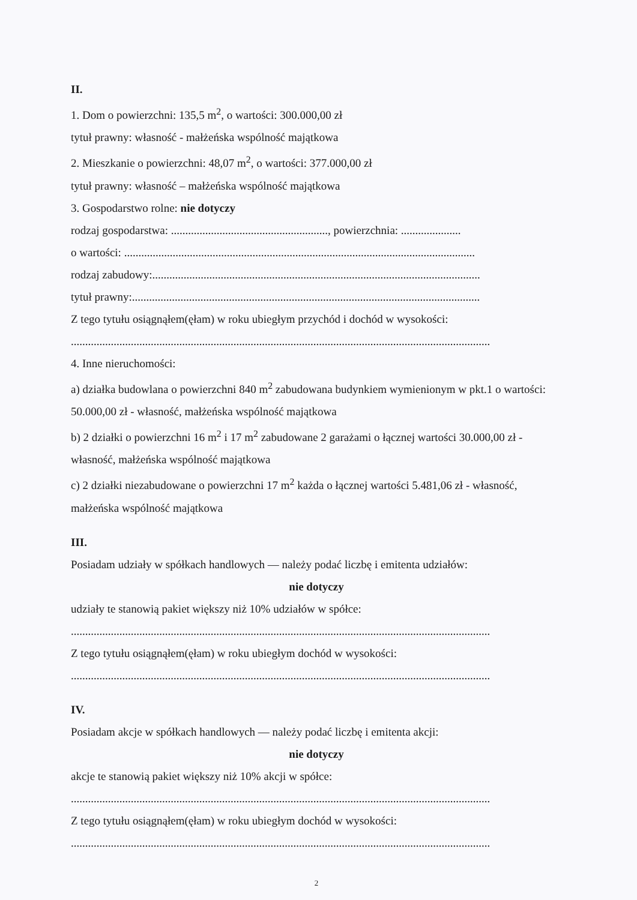II.
1. Dom o powierzchni: 135,5 m<sup>2</sup>, o wartości: 300.000,00 zł
tytuł prawny: własność - małżeńska wspólność majątkowa
2. Mieszkanie o powierzchni: 48,07 m<sup>2</sup>, o wartości: 377.000,00 zł
tytuł prawny: własność – małżeńska wspólność majątkowa
3. Gospodarstwo rolne: nie dotyczy
rodzaj gospodarstwa: ......................................................., powierzchnia: .....................
o wartości: ...........................................................................................................................
rodzaj zabudowy:...................................................................................................................
tytuł prawny:..........................................................................................................................
Z tego tytułu osiągnąłem(ęłam) w roku ubiegłym przychód i dochód w wysokości:
...................................................................................................................................................
4. Inne nieruchomości:
a) działka budowlana o powierzchni 840 m<sup>2</sup> zabudowana budynkiem wymienionym w pkt.1 o wartości: 50.000,00 zł - własność, małżeńska wspólność majątkowa
b) 2 działki o powierzchni 16 m<sup>2</sup> i 17 m<sup>2</sup> zabudowane 2 garażami o łącznej wartości 30.000,00 zł - własność, małżeńska wspólność majątkowa
c) 2 działki niezabudowane o powierzchni 17 m<sup>2</sup> każda o łącznej wartości 5.481,06 zł - własność, małżeńska wspólność majątkowa
III.
Posiadam udziały w spółkach handlowych — należy podać liczbę i emitenta udziałów:
nie dotyczy
udziały te stanowią pakiet większy niż 10% udziałów w spółce:
...................................................................................................................................................
Z tego tytułu osiągnąłem(ęłam) w roku ubiegłym dochód w wysokości:
...................................................................................................................................................
IV.
Posiadam akcje w spółkach handlowych — należy podać liczbę i emitenta akcji:
nie dotyczy
akcje te stanowią pakiet większy niż 10% akcji w spółce:
...................................................................................................................................................
Z tego tytułu osiągnąłem(ęłam) w roku ubiegłym dochód w wysokości:
...................................................................................................................................................
2